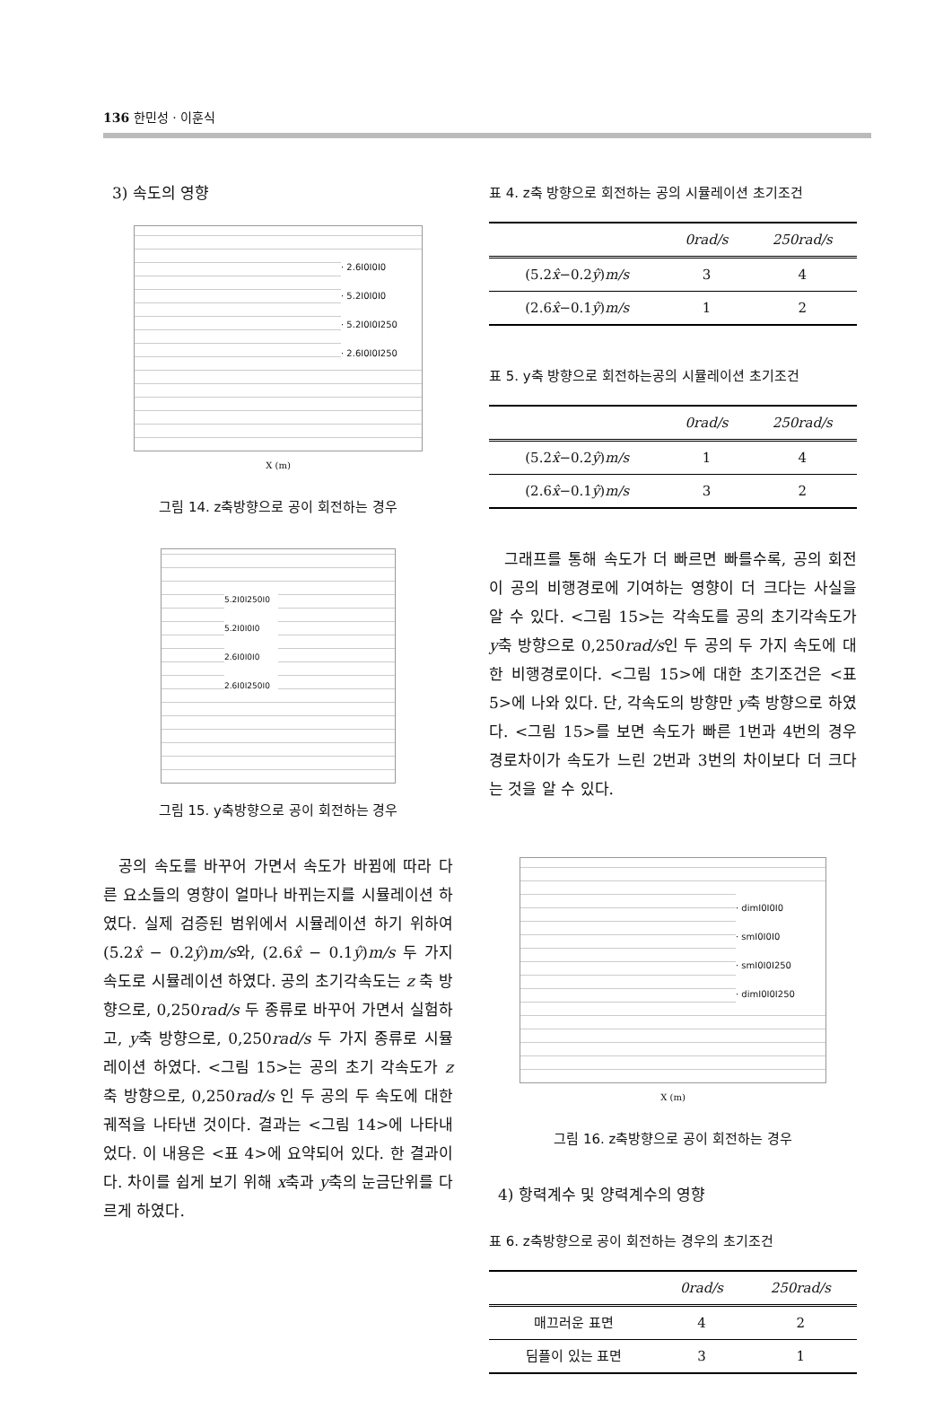136 한민성 · 이훈식
3) 속도의 영향
· 2.6I0I0I0
· 5.2I0I0I0
· 5.2I0I0I250
· 2.6I0I0I250
X (m)
그림 14. z축방향으로 공이 회전하는 경우
5.2I0I250I0
5.2I0I0I0
2.6I0I0I0
2.6I0I250I0
그림 15. y축방향으로 공이 회전하는 경우
공의 속도를 바꾸어 가면서 속도가 바뀜에 따라 다른 요소들의 영향이 얼마나 바뀌는지를 시뮬레이션 하였다. 실제 검증된 범위에서 시뮬레이션 하기 위하여 (5.2x̂ − 0.2ŷ)m/s와, (2.6x̂ − 0.1ŷ)m/s 두 가지 속도로 시뮬레이션 하였다. 공의 초기각속도는 z 축 방향으로, 0,250rad/s 두 종류로 바꾸어 가면서 실험하고, y축 방향으로, 0,250rad/s 두 가지 종류로 시뮬레이션 하였다. <그림 15>는 공의 초기 각속도가 z축 방향으로, 0,250rad/s 인 두 공의 두 속도에 대한 궤적을 나타낸 것이다. 결과는 <그림 14>에 나타내었다. 이 내용은 <표 4>에 요약되어 있다. 한 결과이다. 차이를 쉽게 보기 위해 x축과 y축의 눈금단위를 다르게 하였다.
표 4. z축 방향으로 회전하는 공의 시뮬레이션 초기조건
| | 0rad/s | 250rad/s |
| --- | --- | --- |
| (5.2 x̂ −0.2 ŷ ) m/s | 3 | 4 |
| (2.6 x̂ −0.1 ŷ ) m/s | 1 | 2 |
표 5. y축 방향으로 회전하는공의 시뮬레이션 초기조건
| | 0rad/s | 250rad/s |
| --- | --- | --- |
| (5.2 x̂ −0.2 ŷ ) m/s | 1 | 4 |
| (2.6 x̂ −0.1 ŷ ) m/s | 3 | 2 |
그래프를 통해 속도가 더 빠르면 빠를수록, 공의 회전이 공의 비행경로에 기여하는 영향이 더 크다는 사실을 알 수 있다. <그림 15>는 각속도를 공의 초기각속도가 y축 방향으로 0,250rad/s인 두 공의 두 가지 속도에 대한 비행경로이다. <그림 15>에 대한 초기조건은 <표 5>에 나와 있다. 단, 각속도의 방향만 y축 방향으로 하였다. <그림 15>를 보면 속도가 빠른 1번과 4번의 경우 경로차이가 속도가 느린 2번과 3번의 차이보다 더 크다는 것을 알 수 있다.
· dimI0I0I0
· smI0I0I0
· smI0I0I250
· dimI0I0I250
X (m)
그림 16. z축방향으로 공이 회전하는 경우
4) 항력계수 및 양력계수의 영향
표 6. z축방향으로 공이 회전하는 경우의 초기조건
| | 0rad/s | 250rad/s |
| --- | --- | --- |
| 매끄러운 표면 | 4 | 2 |
| 딤플이 있는 표면 | 3 | 1 |